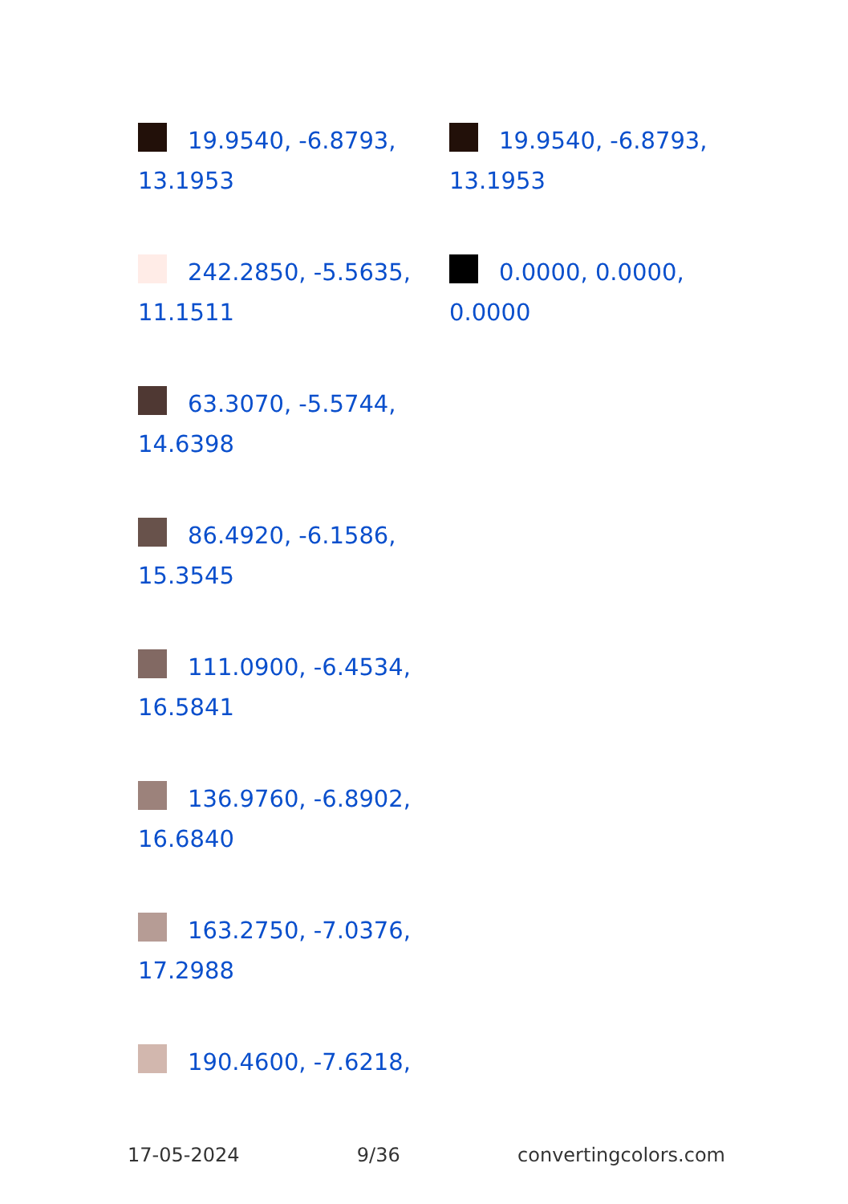19.9540, -6.8793, 13.1953
19.9540, -6.8793, 13.1953
242.2850, -5.5635, 11.1511
0.0000, 0.0000, 0.0000
63.3070, -5.5744, 14.6398
86.4920, -6.1586, 15.3545
111.0900, -6.4534, 16.5841
136.9760, -6.8902, 16.6840
163.2750, -7.0376, 17.2988
190.4600, -7.6218,
17-05-2024 9/36 convertingcolors.com